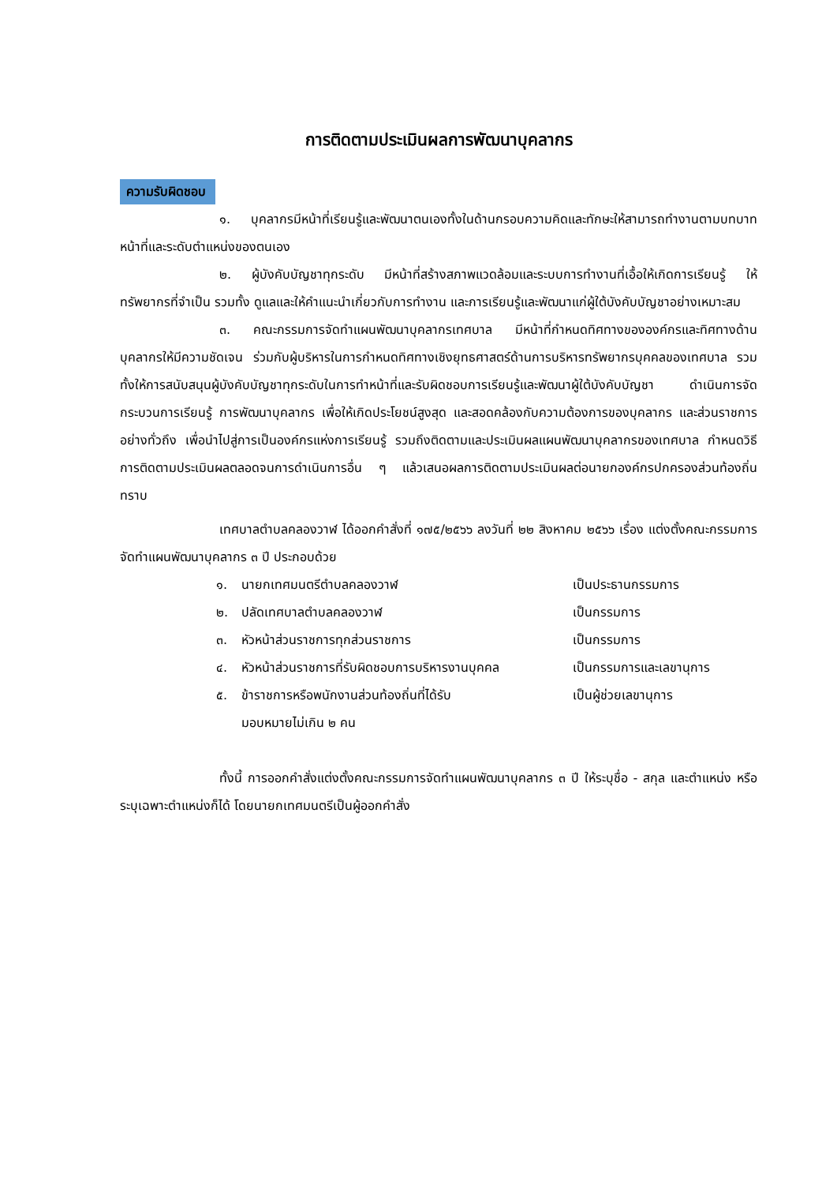การติดตามประเมินผลการพัฒนาบุคลากร
ความรับผิดชอบ
๑. บุคลากรมีหน้าที่เรียนรู้และพัฒนาตนเองทั้งในด้านกรอบความคิดและทักษะให้สามารถทำงานตามบทบาทหน้าที่และระดับตำแหน่งของตนเอง
๒. ผู้บังคับบัญชาทุกระดับ มีหน้าที่สร้างสภาพแวดล้อมและระบบการทำงานที่เอื้อให้เกิดการเรียนรู้ ให้ทรัพยากรที่จำเป็น รวมทั้ง ดูแลและให้คำแนะนำเกี่ยวกับการทำงาน และการเรียนรู้และพัฒนาแก่ผู้ใต้บังคับบัญชาอย่างเหมาะสม
๓. คณะกรรมการจัดทำแผนพัฒนาบุคลากรเทศบาล มีหน้าที่กำหนดทิศทางขององค์กรและทิศทางด้านบุคลากรให้มีความชัดเจน ร่วมกับผู้บริหารในการกำหนดทิศทางเชิงยุทธศาสตร์ด้านการบริหารทรัพยากรบุคคลของเทศบาล รวมทั้งให้การสนับสนุนผู้บังคับบัญชาทุกระดับในการทำหน้าที่และรับผิดชอบการเรียนรู้และพัฒนาผู้ใต้บังคับบัญชา ดำเนินการจัดกระบวนการเรียนรู้ การพัฒนาบุคลากร เพื่อให้เกิดประโยชน์สูงสุด และสอดคล้องกับความต้องการของบุคลากร และส่วนราชการอย่างทั่วถึง เพื่อนำไปสู่การเป็นองค์กรแห่งการเรียนรู้ รวมถึงติดตามและประเมินผลแผนพัฒนาบุคลากรของเทศบาล กำหนดวิธีการติดตามประเมินผลตลอดจนการดำเนินการอื่น ๆ แล้วเสนอผลการติดตามประเมินผลต่อนายกองค์กรปกครองส่วนท้องถิ่น ทราบ
เทศบาลตำบลคลองวาฬ ได้ออกคำสั่งที่ ๑๗๕/๒๕๖๖ ลงวันที่ ๒๒ สิงหาคม ๒๕๖๖ เรื่อง แต่งตั้งคณะกรรมการจัดทำแผนพัฒนาบุคลากร ๓ ปี ประกอบด้วย
| ๑. | นายกเทศมนตรีตำบลคลองวาฬ | เป็นประธานกรรมการ |
| ๒. | ปลัดเทศบาลตำบลคลองวาฬ | เป็นกรรมการ |
| ๓. | หัวหน้าส่วนราชการทุกส่วนราชการ | เป็นกรรมการ |
| ๔. | หัวหน้าส่วนราชการที่รับผิดชอบการบริหารงานบุคคล | เป็นกรรมการและเลขานุการ |
| ๕. | ข้าราชการหรือพนักงานส่วนท้องถิ่นที่ได้รับ มอบหมายไม่เกิน ๒ คน | เป็นผู้ช่วยเลขานุการ |
ทั้งนี้ การออกคำสั่งแต่งตั้งคณะกรรมการจัดทำแผนพัฒนาบุคลากร ๓ ปี ให้ระบุชื่อ - สกุล และตำแหน่ง หรือระบุเฉพาะตำแหน่งก็ได้ โดยนายกเทศมนตรีเป็นผู้ออกคำสั่ง